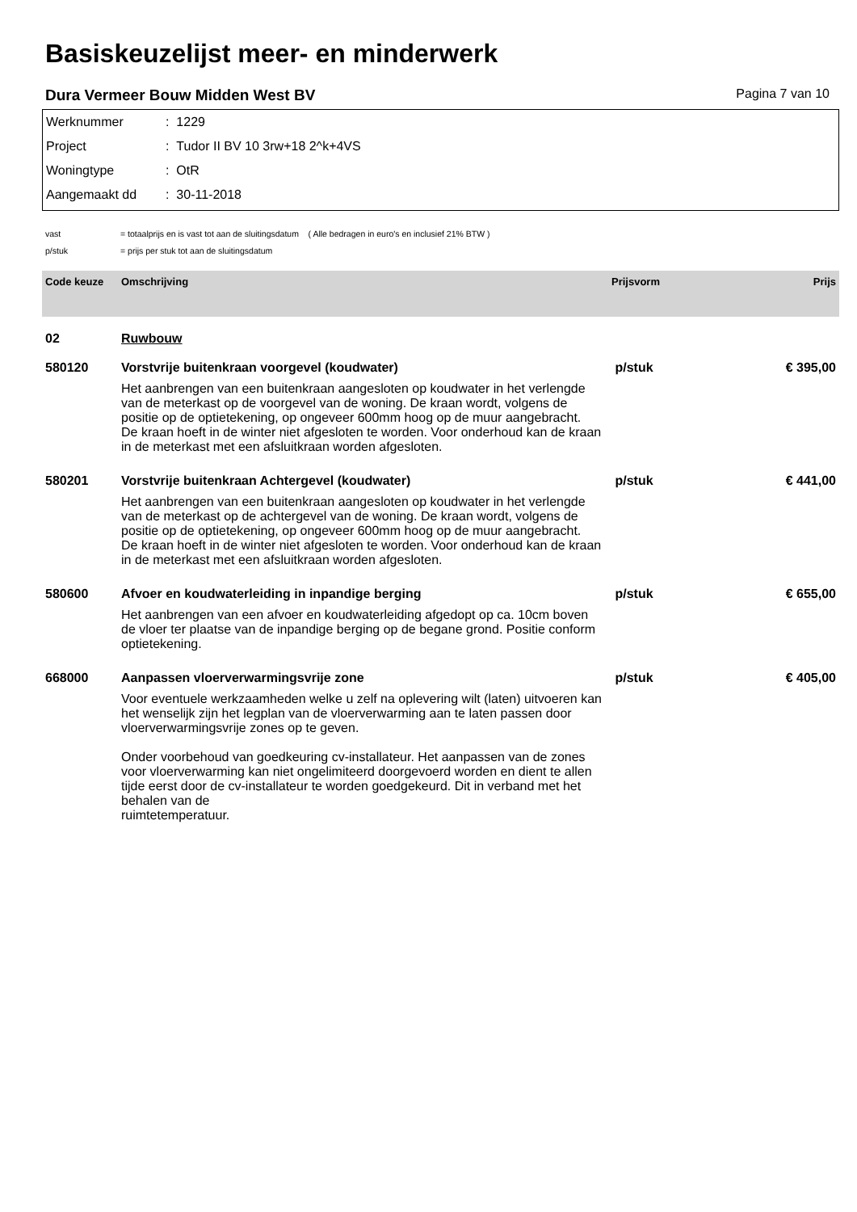Basiskeuzelijst meer- en minderwerk
Dura Vermeer Bouw Midden West BV Pagina 7 van 10
Werknummer: 1229
Project: Tudor II BV 10 3rw+18 2^k+4VS
Woningtype: OtR
Aangemaakt dd: 30-11-2018
vast = totaalprijs en is vast tot aan de sluitingsdatum ( Alle bedragen in euro's en inclusief 21% BTW )
p/stuk = prijs per stuk tot aan de sluitingsdatum
| Code keuze | Omschrijving | Prijsvorm | Prijs |
| --- | --- | --- | --- |
| 02 | Ruwbouw | | |
| 580120 | Vorstvrije buitenkraan voorgevel (koudwater) | p/stuk | € 395,00 |
| | Het aanbrengen van een buitenkraan aangesloten op koudwater in het verlengde van de meterkast op de voorgevel van de woning. De kraan wordt, volgens de positie op de optietekening, op ongeveer 600mm hoog op de muur aangebracht. De kraan hoeft in de winter niet afgesloten te worden. Voor onderhoud kan de kraan in de meterkast met een afsluitkraan worden afgesloten. | | |
| 580201 | Vorstvrije buitenkraan Achtergevel (koudwater) | p/stuk | € 441,00 |
| | Het aanbrengen van een buitenkraan aangesloten op koudwater in het verlengde van de meterkast op de achtergevel van de woning. De kraan wordt, volgens de positie op de optietekening, op ongeveer 600mm hoog op de muur aangebracht. De kraan hoeft in de winter niet afgesloten te worden. Voor onderhoud kan de kraan in de meterkast met een afsluitkraan worden afgesloten. | | |
| 580600 | Afvoer en koudwaterleiding in inpandige berging | p/stuk | € 655,00 |
| | Het aanbrengen van een afvoer en koudwaterleiding afgedopt op ca. 10cm boven de vloer ter plaatse van de inpandige berging op de begane grond. Positie conform optietekening. | | |
| 668000 | Aanpassen vloerverwarmingsvrije zone | p/stuk | € 405,00 |
| | Voor eventuele werkzaamheden welke u zelf na oplevering wilt (laten) uitvoeren kan het wenselijk zijn het legplan van de vloerverwarming aan te laten passen door vloerverwarmingsvrije zones op te geven. Onder voorbehoud van goedkeuring cv-installateur. Het aanpassen van de zones voor vloerverwarming kan niet ongelimiteerd doorgevoerd worden en dient te allen tijde eerst door de cv-installateur te worden goedgekeurd. Dit in verband met het behalen van de ruimtetemperatuur. | | |